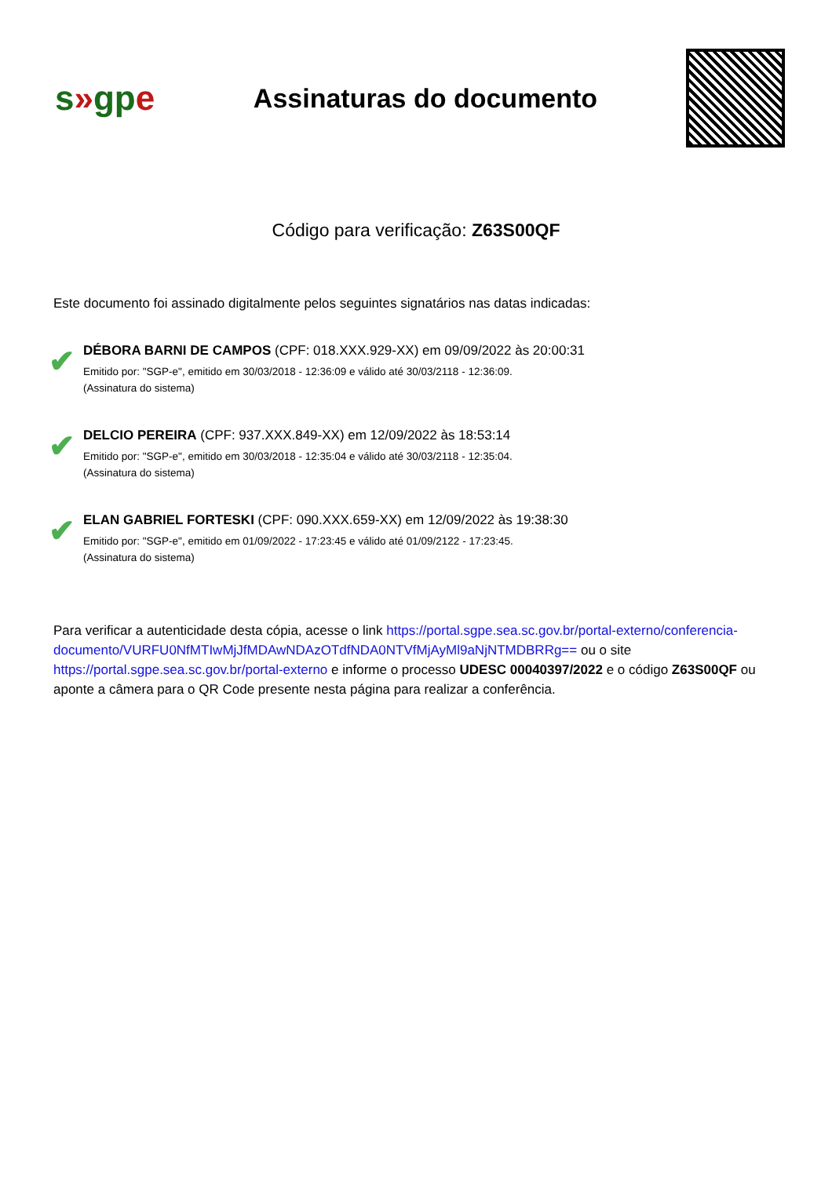s»gpe
Assinaturas do documento
Código para verificação: Z63S00QF
Este documento foi assinado digitalmente pelos seguintes signatários nas datas indicadas:
✔
DÉBORA BARNI DE CAMPOS (CPF: 018.XXX.929-XX) em 09/09/2022 às 20:00:31
Emitido por: "SGP-e", emitido em 30/03/2018 - 12:36:09 e válido até 30/03/2118 - 12:36:09.
(Assinatura do sistema)
✔
DELCIO PEREIRA (CPF: 937.XXX.849-XX) em 12/09/2022 às 18:53:14
Emitido por: "SGP-e", emitido em 30/03/2018 - 12:35:04 e válido até 30/03/2118 - 12:35:04.
(Assinatura do sistema)
✔
ELAN GABRIEL FORTESKI (CPF: 090.XXX.659-XX) em 12/09/2022 às 19:38:30
Emitido por: "SGP-e", emitido em 01/09/2022 - 17:23:45 e válido até 01/09/2122 - 17:23:45.
(Assinatura do sistema)
Para verificar a autenticidade desta cópia, acesse o link https://portal.sgpe.sea.sc.gov.br/portal-externo/conferencia-documento/VURFU0NfMTIwMjJfMDAwNDAzOTdfNDA0NTVfMjAyMl9aNjNTMDBRRg== ou o site https://portal.sgpe.sea.sc.gov.br/portal-externo e informe o processo UDESC 00040397/2022 e o código Z63S00QF ou aponte a câmera para o QR Code presente nesta página para realizar a conferência.